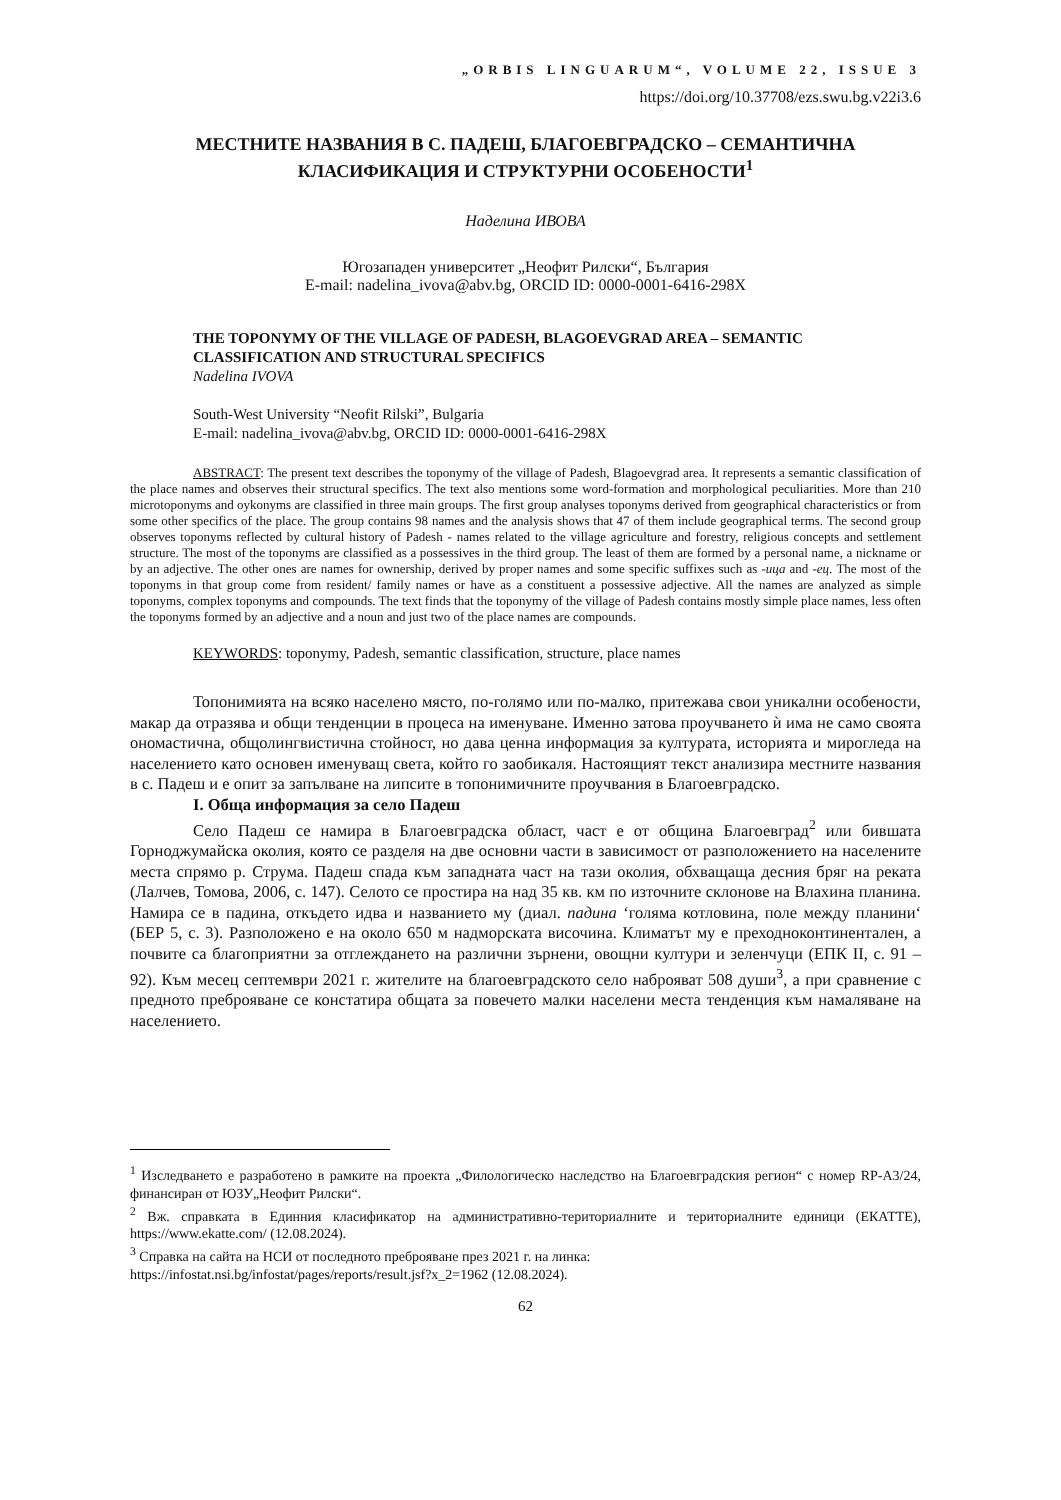„ORBIS LINGUARUM“, VOLUME 22, ISSUE 3
https://doi.org/10.37708/ezs.swu.bg.v22i3.6
МЕСТНИТЕ НАЗВАНИЯ В С. ПАДЕШ, БЛАГОЕВГРАДСКО – СЕМАНТИЧНА КЛАСИФИКАЦИЯ И СТРУКТУРНИ ОСОБЕНОСТИ<sup>1</sup>
Наделина ИВОВА
Югозападен университет „Неофит Рилски“, България
E-mail: nadelina_ivova@abv.bg, ORCID ID: 0000-0001-6416-298X
THE TOPONYMY OF THE VILLAGE OF PADESH, BLAGOEVGRAD AREA – SEMANTIC CLASSIFICATION AND STRUCTURAL SPECIFICS
Nadelina IVOVA
South-West University “Neofit Rilski”, Bulgaria
E-mail: nadelina_ivova@abv.bg, ORCID ID: 0000-0001-6416-298X
ABSTRACT: The present text describes the toponymy of the village of Padesh, Blagoevgrad area. It represents a semantic classification of the place names and observes their structural specifics. The text also mentions some word-formation and morphological peculiarities. More than 210 microtoponyms and oykonyms are classified in three main groups. The first group analyses toponyms derived from geographical characteristics or from some other specifics of the place. The group contains 98 names and the analysis shows that 47 of them include geographical terms. The second group observes toponyms reflected by cultural history of Padesh - names related to the village agriculture and forestry, religious concepts and settlement structure. The most of the toponyms are classified as a possessives in the third group. The least of them are formed by a personal name, a nickname or by an adjective. The other ones are names for ownership, derived by proper names and some specific suffixes such as -ица and -ец. The most of the toponyms in that group come from resident/ family names or have as a constituent a possessive adjective. All the names are analyzed as simple toponyms, complex toponyms and compounds. The text finds that the toponymy of the village of Padesh contains mostly simple place names, less often the toponyms formed by an adjective and a noun and just two of the place names are compounds.
KEYWORDS: toponymy, Padesh, semantic classification, structure, place names
Топонимията на всяко населено място, по-голямо или по-малко, притежава свои уникални особености, макар да отразява и общи тенденции в процеса на именуване. Именно затова проучването ѝ има не само своята ономастична, общолингвистична стойност, но дава ценна информация за културата, историята и мирогледа на населението като основен именуващ света, който го заобикаля. Настоящият текст анализира местните названия в с. Падеш и е опит за запълване на липсите в топонимичните проучвания в Благоевградско.
I. Обща информация за село Падеш
Село Падеш се намира в Благоевградска област, част е от община Благоевград<sup>2</sup> или бившата Горноджумайска околия, която се разделя на две основни части в зависимост от разположението на населените места спрямо р. Струма. Падеш спада към западната част на тази околия, обхващаща десния бряг на реката (Лалчев, Томова, 2006, с. 147). Селото се простира на над 35 кв. км по източните склонове на Влахина планина. Намира се в падина, откъдето идва и названието му (диал. падина ‘голяма котловина, поле между планини‘ (БЕР 5, с. 3). Разположено е на около 650 м надморската височина. Климатът му е преходноконтинентален, а почвите са благоприятни за отглеждането на различни зърнени, овощни култури и зеленчуци (ЕПК II, с. 91 – 92). Към месец септември 2021 г. жителите на благоевградското село наброяват 508 души<sup>3</sup>, а при сравнение с предното преброяване се констатира общата за повечето малки населени места тенденция към намаляване на населението.
<sup>1</sup> Изследването е разработено в рамките на проекта „Филологическо наследство на Благоевградския регион“ с номер RP-A3/24, финансиран от ЮЗУ„Неофит Рилски“.
<sup>2</sup> Вж. справката в Единния класификатор на административно-териториалните и териториалните единици (ЕКАТТЕ), https://www.ekatte.com/ (12.08.2024).
<sup>3</sup> Справка на сайта на НСИ от последното преброяване през 2021 г. на линка:
https://infostat.nsi.bg/infostat/pages/reports/result.jsf?x_2=1962 (12.08.2024).
62